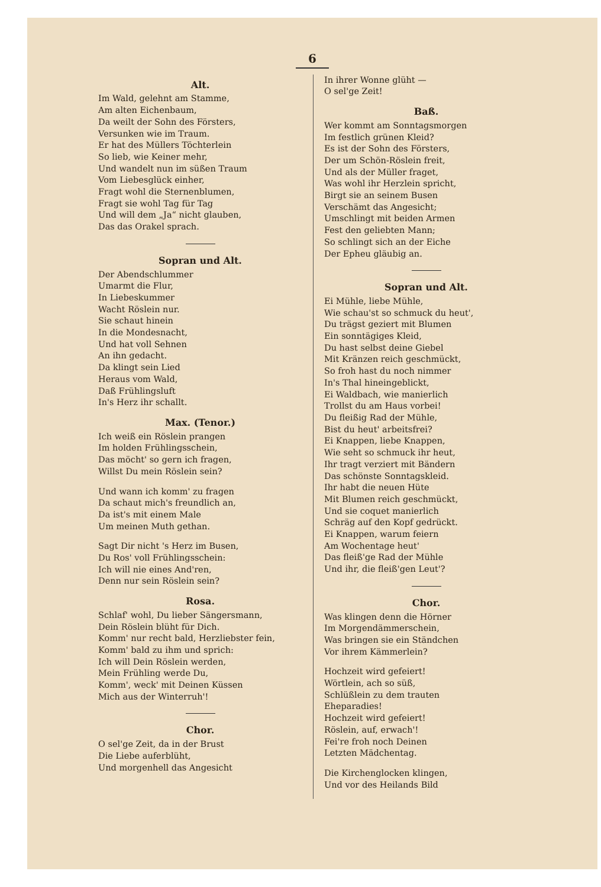6
Alt.
Im Wald, gelehnt am Stamme,
Am alten Eichenbaum,
Da weilt der Sohn des Försters,
Versunken wie im Traum.
Er hat des Müllers Töchterlein
So lieb, wie Keiner mehr,
Und wandelt nun im süßen Traum
Vom Liebesglück einher,
Fragt wohl die Sternenblumen,
Fragt sie wohl Tag für Tag
Und will dem „Ja“ nicht glauben,
Das das Orakel sprach.
Sopran und Alt.
Der Abendschlummer
Umarmt die Flur,
In Liebeskummer
Wacht Röslein nur.
Sie schaut hinein
In die Mondesnacht,
Und hat voll Sehnen
An ihn gedacht.
Da klingt sein Lied
Heraus vom Wald,
Daß Frühlingsluft
In's Herz ihr schallt.
Max. (Tenor.)
Ich weiß ein Röslein prangen
Im holden Frühlingsschein,
Das möcht' so gern ich fragen,
Willst Du mein Röslein sein?
Und wann ich komm' zu fragen
Da schaut mich's freundlich an,
Da ist's mit einem Male
Um meinen Muth gethan.
Sagt Dir nicht 's Herz im Busen,
Du Ros' voll Frühlingsschein:
Ich will nie eines And'ren,
Denn nur sein Röslein sein?
Rosa.
Schlaf' wohl, Du lieber Sängersmann,
Dein Röslein blüht für Dich.
Komm' nur recht bald, Herzliebster fein,
Komm' bald zu ihm und sprich:
Ich will Dein Röslein werden,
Mein Frühling werde Du,
Komm', weck' mit Deinen Küssen
Mich aus der Winterruh'!
Chor.
O sel'ge Zeit, da in der Brust
Die Liebe auferblüht,
Und morgenhell das Angesicht
In ihrer Wonne glüht —
O sel'ge Zeit!
Baß.
Wer kommt am Sonntagsmorgen
Im festlich grünen Kleid?
Es ist der Sohn des Försters,
Der um Schön-Röslein freit,
Und als der Müller fraget,
Was wohl ihr Herzlein spricht,
Birgt sie an seinem Busen
Verschämt das Angesicht;
Umschlingt mit beiden Armen
Fest den geliebten Mann;
So schlingt sich an der Eiche
Der Epheu gläubig an.
Sopran und Alt.
Ei Mühle, liebe Mühle,
Wie schau'st so schmuck du heut',
Du trägst geziert mit Blumen
Ein sonntägiges Kleid,
Du hast selbst deine Giebel
Mit Kränzen reich geschmückt,
So froh hast du noch nimmer
In's Thal hineingeblickt,
Ei Waldbach, wie manierlich
Trollst du am Haus vorbei!
Du fleißig Rad der Mühle,
Bist du heut' arbeitsfrei?
Ei Knappen, liebe Knappen,
Wie seht so schmuck ihr heut,
Ihr tragt verziert mit Bändern
Das schönste Sonntagskleid.
Ihr habt die neuen Hüte
Mit Blumen reich geschmückt,
Und sie coquet manierlich
Schräg auf den Kopf gedrückt.
Ei Knappen, warum feiern
Am Wochentage heut'
Das fleiß'ge Rad der Mühle
Und ihr, die fleiß'gen Leut'?
Chor.
Was klingen denn die Hörner
Im Morgendämmerschein,
Was bringen sie ein Ständchen
Vor ihrem Kämmerlein?
Hochzeit wird gefeiert!
Wörtlein, ach so süß,
Schlüßlein zu dem trauten
Eheparadies!
Hochzeit wird gefeiert!
Röslein, auf, erwach'!
Fei're froh noch Deinen
Letzten Mädchentag.
Die Kirchenglocken klingen,
Und vor des Heilands Bild